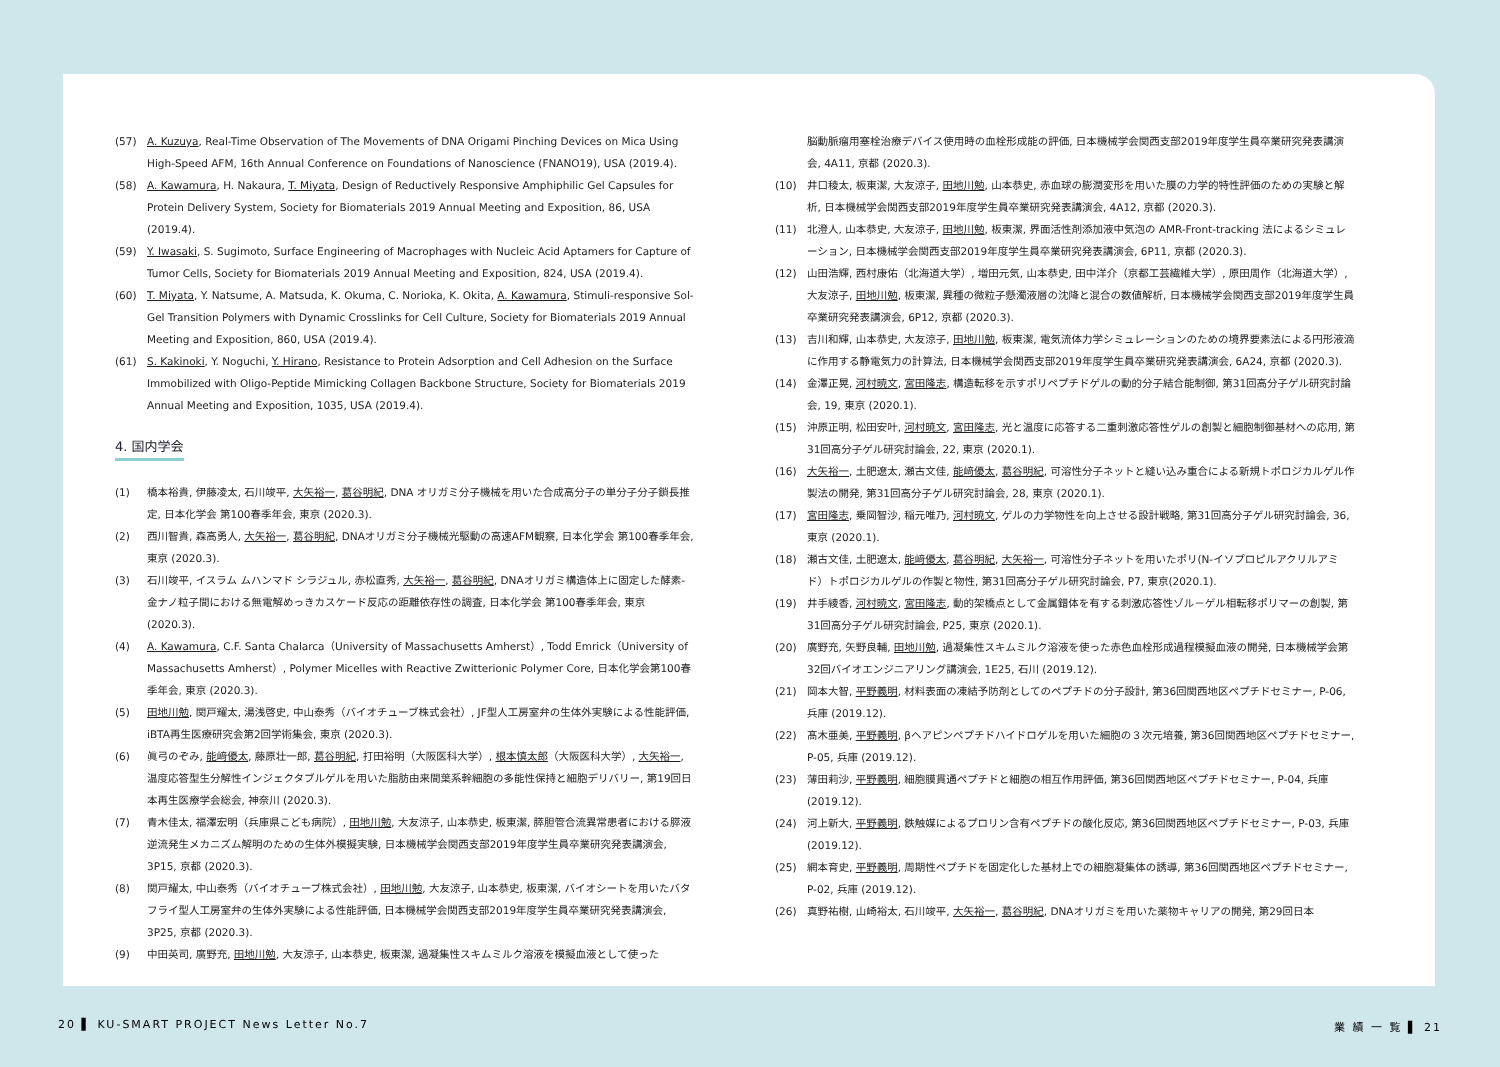(57) A. Kuzuya, Real-Time Observation of The Movements of DNA Origami Pinching Devices on Mica Using High-Speed AFM, 16th Annual Conference on Foundations of Nanoscience (FNANO19), USA (2019.4).
(58) A. Kawamura, H. Nakaura, T. Miyata, Design of Reductively Responsive Amphiphilic Gel Capsules for Protein Delivery System, Society for Biomaterials 2019 Annual Meeting and Exposition, 86, USA (2019.4).
(59) Y. Iwasaki, S. Sugimoto, Surface Engineering of Macrophages with Nucleic Acid Aptamers for Capture of Tumor Cells, Society for Biomaterials 2019 Annual Meeting and Exposition, 824, USA (2019.4).
(60) T. Miyata, Y. Natsume, A. Matsuda, K. Okuma, C. Norioka, K. Okita, A. Kawamura, Stimuli-responsive Sol-Gel Transition Polymers with Dynamic Crosslinks for Cell Culture, Society for Biomaterials 2019 Annual Meeting and Exposition, 860, USA (2019.4).
(61) S. Kakinoki, Y. Noguchi, Y. Hirano, Resistance to Protein Adsorption and Cell Adhesion on the Surface Immobilized with Oligo-Peptide Mimicking Collagen Backbone Structure, Society for Biomaterials 2019 Annual Meeting and Exposition, 1035, USA (2019.4).
4. 国内学会
(1) 橋本裕貴, 伊藤凌太, 石川竣平, 大矢裕一, 葛谷明紀, DNA オリガミ分子機械を用いた合成高分子の単分子分子鎖長推定, 日本化学会 第100春季年会, 東京 (2020.3).
(2) 西川智貴, 森高勇人, 大矢裕一, 葛谷明紀, DNAオリガミ分子機械光駆動の高速AFM観察, 日本化学会 第100春季年会, 東京 (2020.3).
(3) 石川竣平, イスラム ムハンマド シラジュル, 赤松直秀, 大矢裕一, 葛谷明紀, DNAオリガミ構造体上に固定した酵素-金ナノ粒子間における無電解めっきカスケード反応の距離依存性の調査, 日本化学会 第100春季年会, 東京 (2020.3).
(4) A. Kawamura, C.F. Santa Chalarca（University of Massachusetts Amherst）, Todd Emrick（University of Massachusetts Amherst）, Polymer Micelles with Reactive Zwitterionic Polymer Core, 日本化学会第100春季年会, 東京 (2020.3).
(5) 田地川勉, 関戸耀太, 湯浅啓史, 中山泰秀（バイオチューブ株式会社）, JF型人工房室弁の生体外実験による性能評価, iBTA再生医療研究会第2回学術集会, 東京 (2020.3).
(6) 眞弓のぞみ, 能﨑優太, 藤原壮一郎, 葛谷明紀, 打田裕明（大阪医科大学）, 根本慎太郎（大阪医科大学）, 大矢裕一, 温度応答型生分解性インジェクタブルゲルを用いた脂肪由来間葉系幹細胞の多能性保持と細胞デリバリー, 第19回日本再生医療学会総会, 神奈川 (2020.3).
(7) 青木佳太, 福澤宏明（兵庫県こども病院）, 田地川勉, 大友涼子, 山本恭史, 板東潔, 膵胆管合流異常患者における膵液逆流発生メカニズム解明のための生体外模擬実験, 日本機械学会関西支部2019年度学生員卒業研究発表講演会, 3P15, 京都 (2020.3).
(8) 関戸耀太, 中山泰秀（バイオチューブ株式会社）, 田地川勉, 大友涼子, 山本恭史, 板東潔, バイオシートを用いたバタフライ型人工房室弁の生体外実験による性能評価, 日本機械学会関西支部2019年度学生員卒業研究発表講演会, 3P25, 京都 (2020.3).
(9) 中田英司, 廣野充, 田地川勉, 大友涼子, 山本恭史, 板東潔, 過凝集性スキムミルク溶液を模擬血液として使った
脳動脈瘤用塞栓治療デバイス使用時の血栓形成能の評価, 日本機械学会関西支部2019年度学生員卒業研究発表講演会, 4A11, 京都 (2020.3).
(10) 井口稜太, 板東潔, 大友涼子, 田地川勉, 山本恭史, 赤血球の膨潤変形を用いた膜の力学的特性評価のための実験と解析, 日本機械学会関西支部2019年度学生員卒業研究発表講演会, 4A12, 京都 (2020.3).
(11) 北澄人, 山本恭史, 大友涼子, 田地川勉, 板東潔, 界面活性剤添加液中気泡の AMR-Front-tracking 法によるシミュレーション, 日本機械学会関西支部2019年度学生員卒業研究発表講演会, 6P11, 京都 (2020.3).
(12) 山田浩輝, 西村康佑（北海道大学）, 増田元気, 山本恭史, 田中洋介（京都工芸繊維大学）, 原田周作（北海道大学）, 大友涼子, 田地川勉, 板東潔, 異種の微粒子懸濁液層の沈降と混合の数値解析, 日本機械学会関西支部2019年度学生員卒業研究発表講演会, 6P12, 京都 (2020.3).
(13) 吉川和輝, 山本恭史, 大友涼子, 田地川勉, 板東潔, 電気流体力学シミュレーションのための境界要素法による円形液滴に作用する静電気力の計算法, 日本機械学会関西支部2019年度学生員卒業研究発表講演会, 6A24, 京都 (2020.3).
(14) 金澤正晃, 河村暁文, 宮田隆志, 構造転移を示すポリペプチドゲルの動的分子結合能制御, 第31回高分子ゲル研究討論会, 19, 東京 (2020.1).
(15) 沖原正明, 松田安叶, 河村暁文, 宮田隆志, 光と温度に応答する二重刺激応答性ゲルの創製と細胞制御基材への応用, 第31回高分子ゲル研究討論会, 22, 東京 (2020.1).
(16) 大矢裕一, 土肥遼太, 瀬古文佳, 能﨑優太, 葛谷明紀, 可溶性分子ネットと縫い込み重合による新規トポロジカルゲル作製法の開発, 第31回高分子ゲル研究討論会, 28, 東京 (2020.1).
(17) 宮田隆志, 乗岡智沙, 稲元唯乃, 河村暁文, ゲルの力学物性を向上させる設計戦略, 第31回高分子ゲル研究討論会, 36, 東京 (2020.1).
(18) 瀬古文佳, 土肥遼太, 能﨑優太, 葛谷明紀, 大矢裕一, 可溶性分子ネットを用いたポリ(N-イソプロピルアクリルアミド）トポロジカルゲルの作製と物性, 第31回高分子ゲル研究討論会, P7, 東京(2020.1).
(19) 井手綾香, 河村暁文, 宮田隆志, 動的架橋点として金属錯体を有する刺激応答性ゾル－ゲル相転移ポリマーの創製, 第31回高分子ゲル研究討論会, P25, 東京 (2020.1).
(20) 廣野充, 矢野良輔, 田地川勉, 過凝集性スキムミルク溶液を使った赤色血栓形成過程模擬血液の開発, 日本機械学会第32回バイオエンジニアリング講演会, 1E25, 石川 (2019.12).
(21) 岡本大智, 平野義明, 材料表面の凍結予防剤としてのペプチドの分子設計, 第36回関西地区ペプチドセミナー, P-06, 兵庫 (2019.12).
(22) 髙木亜美, 平野義明, βヘアピンペプチドハイドロゲルを用いた細胞の３次元培養, 第36回関西地区ペプチドセミナー, P-05, 兵庫 (2019.12).
(23) 薄田莉沙, 平野義明, 細胞膜貫通ペプチドと細胞の相互作用評価, 第36回関西地区ペプチドセミナー, P-04, 兵庫 (2019.12).
(24) 河上新大, 平野義明, 鉄触媒によるプロリン含有ペプチドの酸化反応, 第36回関西地区ペプチドセミナー, P-03, 兵庫 (2019.12).
(25) 網本育史, 平野義明, 周期性ペプチドを固定化した基材上での細胞凝集体の誘導, 第36回関西地区ペプチドセミナー, P-02, 兵庫 (2019.12).
(26) 真野祐樹, 山崎裕太, 石川竣平, 大矢裕一, 葛谷明紀, DNAオリガミを用いた薬物キャリアの開発, 第29回日本
20 ▌ KU-SMART PROJECT News Letter No.7 業 績 一 覧 ▌ 21